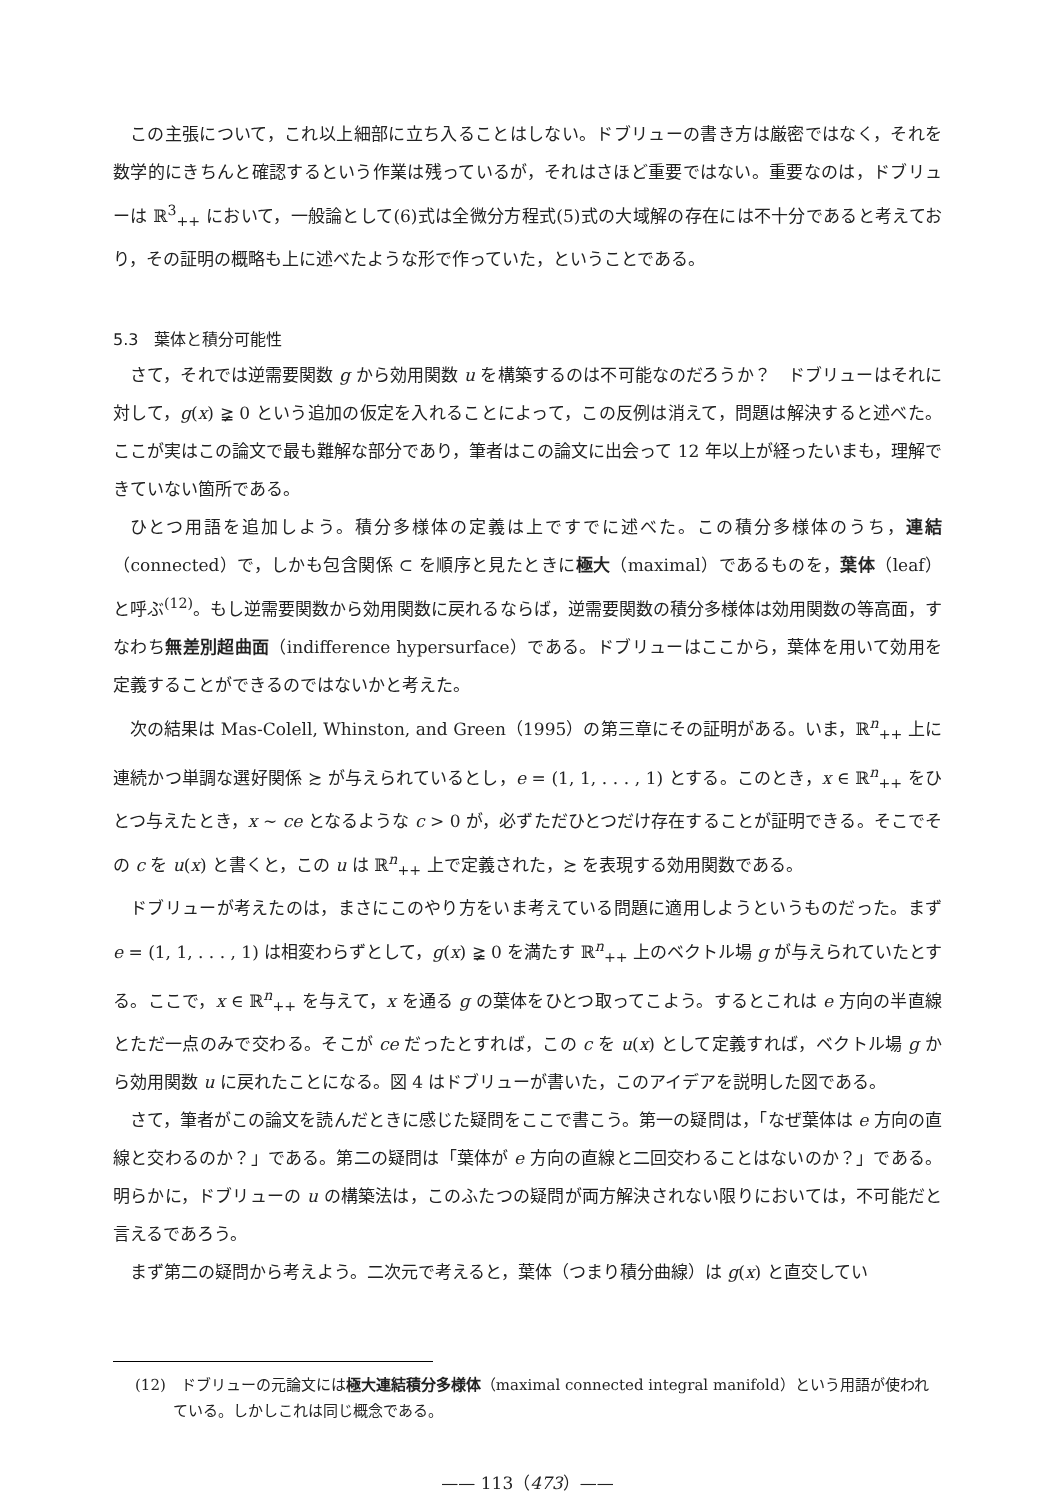この主張について，これ以上細部に立ち入ることはしない。ドブリューの書き方は厳密ではなく，それを数学的にきちんと確認するという作業は残っているが，それはさほど重要ではない。重要なのは，ドブリューは ℝ<sup>3</sup><sub>++</sub> において，一般論として(6)式は全微分方程式(5)式の大域解の存在には不十分であると考えており，その証明の概略も上に述べたような形で作っていた，ということである。
5.3　葉体と積分可能性
さて，それでは逆需要関数 g から効用関数 u を構築するのは不可能なのだろうか？　ドブリューはそれに対して，g(x) ≩ 0 という追加の仮定を入れることによって，この反例は消えて，問題は解決すると述べた。ここが実はこの論文で最も難解な部分であり，筆者はこの論文に出会って 12 年以上が経ったいまも，理解できていない箇所である。
ひとつ用語を追加しよう。積分多様体の定義は上ですでに述べた。この積分多様体のうち，連結（connected）で，しかも包含関係 ⊂ を順序と見たときに極大（maximal）であるものを，葉体（leaf）と呼ぶ<sup>(12)</sup>。もし逆需要関数から効用関数に戻れるならば，逆需要関数の積分多様体は効用関数の等高面，すなわち無差別超曲面（indifference hypersurface）である。ドブリューはここから，葉体を用いて効用を定義することができるのではないかと考えた。
次の結果は Mas-Colell, Whinston, and Green（1995）の第三章にその証明がある。いま，ℝ<sup>n</sup><sub>++</sub> 上に連続かつ単調な選好関係 ≿ が与えられているとし，e = (1, 1, . . . , 1) とする。このとき，x ∈ ℝ<sup>n</sup><sub>++</sub> をひとつ与えたとき，x ∼ ce となるような c > 0 が，必ずただひとつだけ存在することが証明できる。そこでその c を u(x) と書くと，この u は ℝ<sup>n</sup><sub>++</sub> 上で定義された，≿ を表現する効用関数である。
ドブリューが考えたのは，まさにこのやり方をいま考えている問題に適用しようというものだった。まず e = (1, 1, . . . , 1) は相変わらずとして，g(x) ≩ 0 を満たす ℝ<sup>n</sup><sub>++</sub> 上のベクトル場 g が与えられていたとする。ここで，x ∈ ℝ<sup>n</sup><sub>++</sub> を与えて，x を通る g の葉体をひとつ取ってこよう。するとこれは e 方向の半直線とただ一点のみで交わる。そこが ce だったとすれば，この c を u(x) として定義すれば，ベクトル場 g から効用関数 u に戻れたことになる。図 4 はドブリューが書いた，このアイデアを説明した図である。
さて，筆者がこの論文を読んだときに感じた疑問をここで書こう。第一の疑問は，「なぜ葉体は e 方向の直線と交わるのか？」である。第二の疑問は「葉体が e 方向の直線と二回交わることはないのか？」である。明らかに，ドブリューの u の構築法は，このふたつの疑問が両方解決されない限りにおいては，不可能だと言えるであろう。
まず第二の疑問から考えよう。二次元で考えると，葉体（つまり積分曲線）は g(x) と直交してい
(12)　ドブリューの元論文には極大連結積分多様体（maximal connected integral manifold）という用語が使われている。しかしこれは同じ概念である。
—— 113（473）——